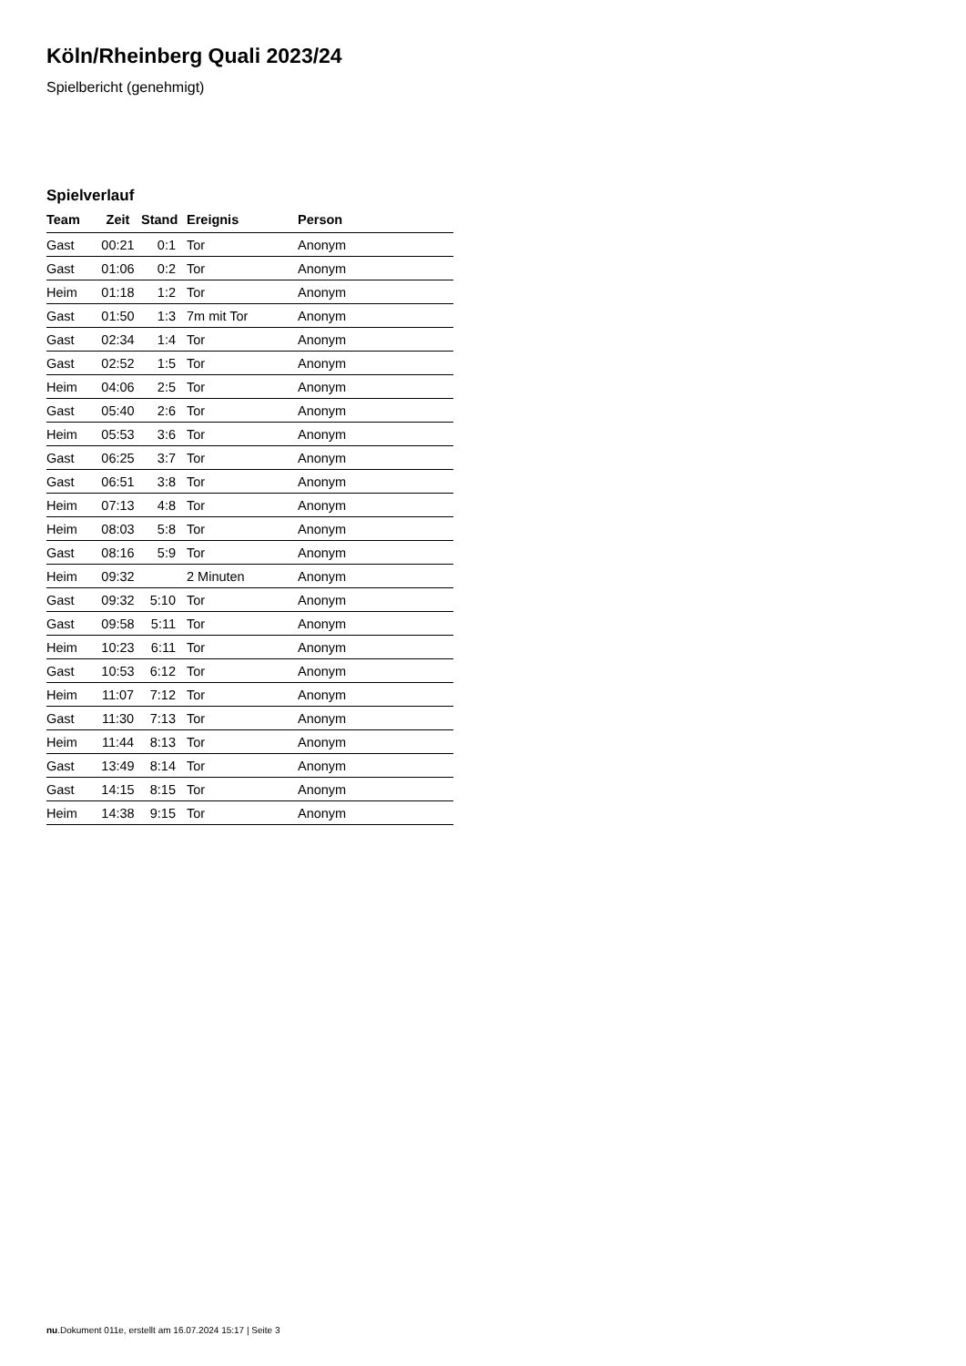Köln/Rheinberg Quali 2023/24
Spielbericht (genehmigt)
Spielverlauf
| Team | Zeit | Stand | Ereignis | Person |
| --- | --- | --- | --- | --- |
| Gast | 00:21 | 0:1 | Tor | Anonym |
| Gast | 01:06 | 0:2 | Tor | Anonym |
| Heim | 01:18 | 1:2 | Tor | Anonym |
| Gast | 01:50 | 1:3 | 7m mit Tor | Anonym |
| Gast | 02:34 | 1:4 | Tor | Anonym |
| Gast | 02:52 | 1:5 | Tor | Anonym |
| Heim | 04:06 | 2:5 | Tor | Anonym |
| Gast | 05:40 | 2:6 | Tor | Anonym |
| Heim | 05:53 | 3:6 | Tor | Anonym |
| Gast | 06:25 | 3:7 | Tor | Anonym |
| Gast | 06:51 | 3:8 | Tor | Anonym |
| Heim | 07:13 | 4:8 | Tor | Anonym |
| Heim | 08:03 | 5:8 | Tor | Anonym |
| Gast | 08:16 | 5:9 | Tor | Anonym |
| Heim | 09:32 | | 2 Minuten | Anonym |
| Gast | 09:32 | 5:10 | Tor | Anonym |
| Gast | 09:58 | 5:11 | Tor | Anonym |
| Heim | 10:23 | 6:11 | Tor | Anonym |
| Gast | 10:53 | 6:12 | Tor | Anonym |
| Heim | 11:07 | 7:12 | Tor | Anonym |
| Gast | 11:30 | 7:13 | Tor | Anonym |
| Heim | 11:44 | 8:13 | Tor | Anonym |
| Gast | 13:49 | 8:14 | Tor | Anonym |
| Gast | 14:15 | 8:15 | Tor | Anonym |
| Heim | 14:38 | 9:15 | Tor | Anonym |
nu.Dokument 011e, erstellt am 16.07.2024 15:17 | Seite 3